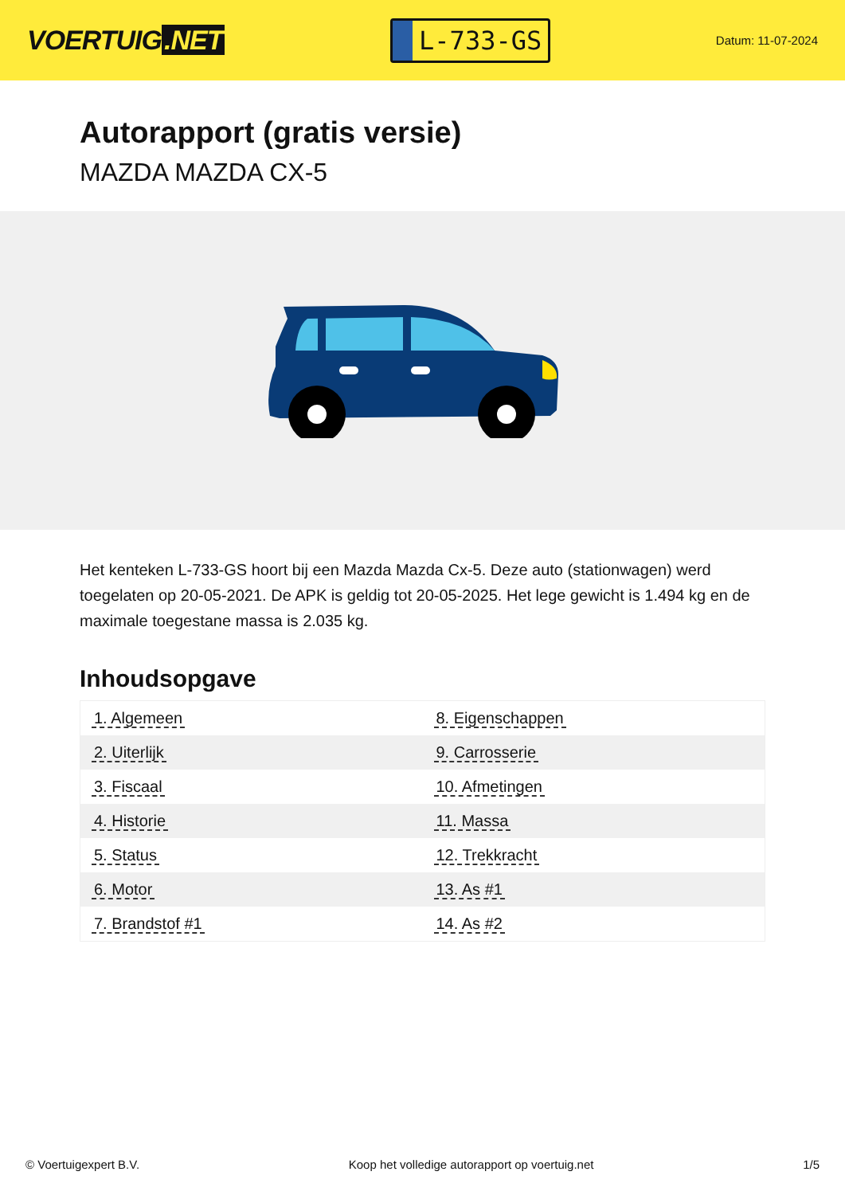VOERTUIG.NET
L-733-GS
Datum: 11-07-2024
Autorapport (gratis versie)
MAZDA MAZDA CX-5
Het kenteken L-733-GS hoort bij een Mazda Mazda Cx-5. Deze auto (stationwagen) werd toegelaten op 20-05-2021. De APK is geldig tot 20-05-2025. Het lege gewicht is 1.494 kg en de maximale toegestane massa is 2.035 kg.
Inhoudsopgave
| 1. Algemeen | 8. Eigenschappen |
| 2. Uiterlijk | 9. Carrosserie |
| 3. Fiscaal | 10. Afmetingen |
| 4. Historie | 11. Massa |
| 5. Status | 12. Trekkracht |
| 6. Motor | 13. As #1 |
| 7. Brandstof #1 | 14. As #2 |
© Voertuigexpert B.V. Koop het volledige autorapport op voertuig.net 1/5